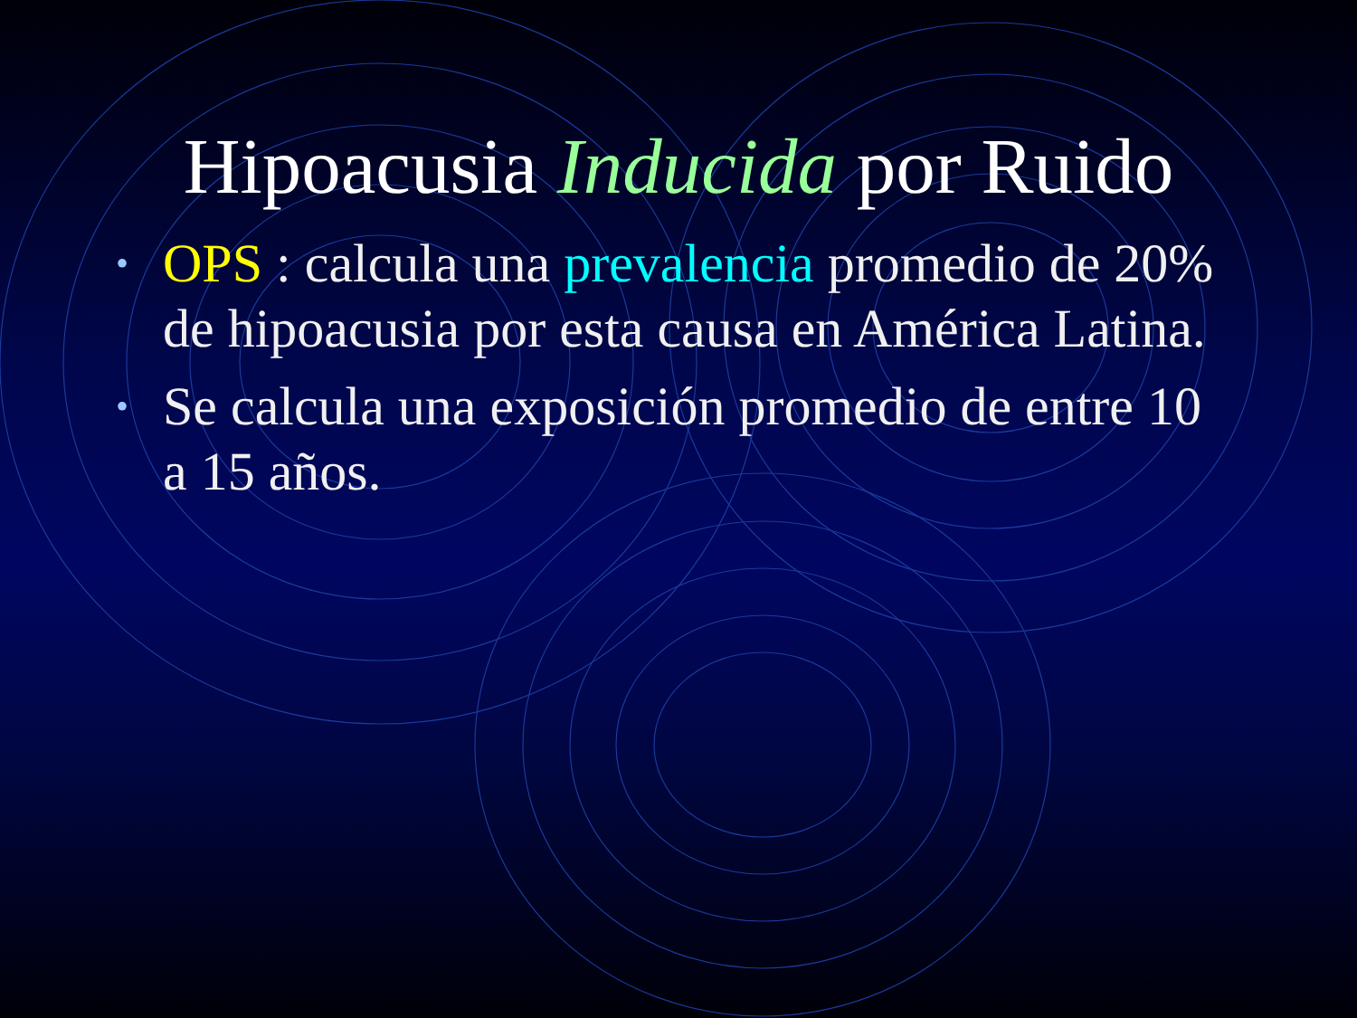Hipoacusia Inducida por Ruido
• OPS : calcula una prevalencia promedio de 20% de hipoacusia por esta causa en América Latina.
• Se calcula una exposición promedio de entre 10 a 15 años.